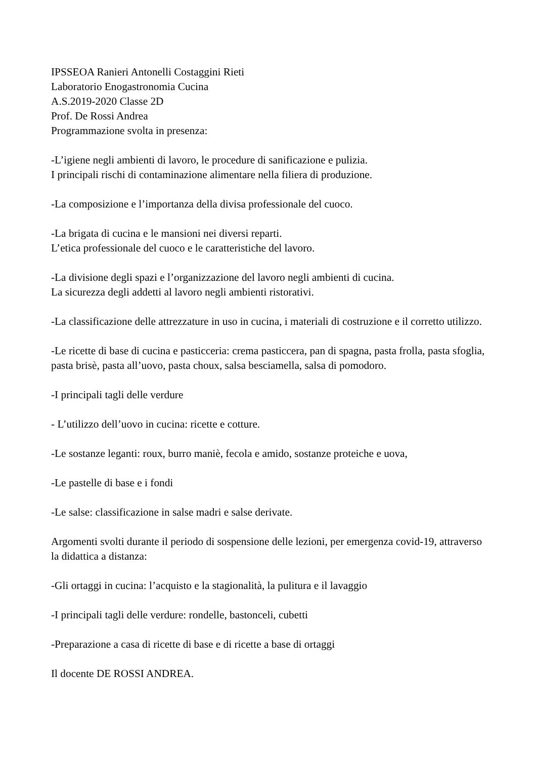IPSSEOA Ranieri Antonelli Costaggini Rieti
Laboratorio Enogastronomia Cucina
A.S.2019-2020 Classe 2D
Prof. De Rossi Andrea
Programmazione svolta in presenza:
-L’igiene negli ambienti di lavoro, le procedure di sanificazione e pulizia.
I principali rischi di contaminazione alimentare nella filiera di produzione.
-La composizione e l’importanza della divisa professionale del cuoco.
-La brigata di cucina e le mansioni nei diversi reparti.
L’etica professionale del cuoco e le caratteristiche del lavoro.
-La divisione degli spazi e l’organizzazione del lavoro negli ambienti di cucina.
La sicurezza degli addetti al lavoro negli ambienti ristorativi.
-La classificazione delle attrezzature in uso in cucina, i materiali di costruzione e il corretto utilizzo.
-Le ricette di base di cucina e pasticceria: crema pasticcera, pan di spagna, pasta frolla, pasta sfoglia, pasta brisè, pasta all’uovo, pasta choux, salsa besciamella, salsa di pomodoro.
-I principali tagli delle verdure
- L’utilizzo dell’uovo in cucina: ricette e cotture.
-Le sostanze leganti: roux, burro maniè, fecola e amido, sostanze proteiche e uova,
-Le pastelle di base e i fondi
-Le salse: classificazione in salse madri e salse derivate.
Argomenti svolti durante il periodo di sospensione delle lezioni, per emergenza covid-19, attraverso la didattica a distanza:
-Gli ortaggi in cucina: l’acquisto e la stagionalità, la pulitura e il lavaggio
-I principali tagli delle verdure: rondelle, bastonceli, cubetti
-Preparazione a casa di ricette di base e di ricette a base di ortaggi
Il docente DE ROSSI ANDREA.